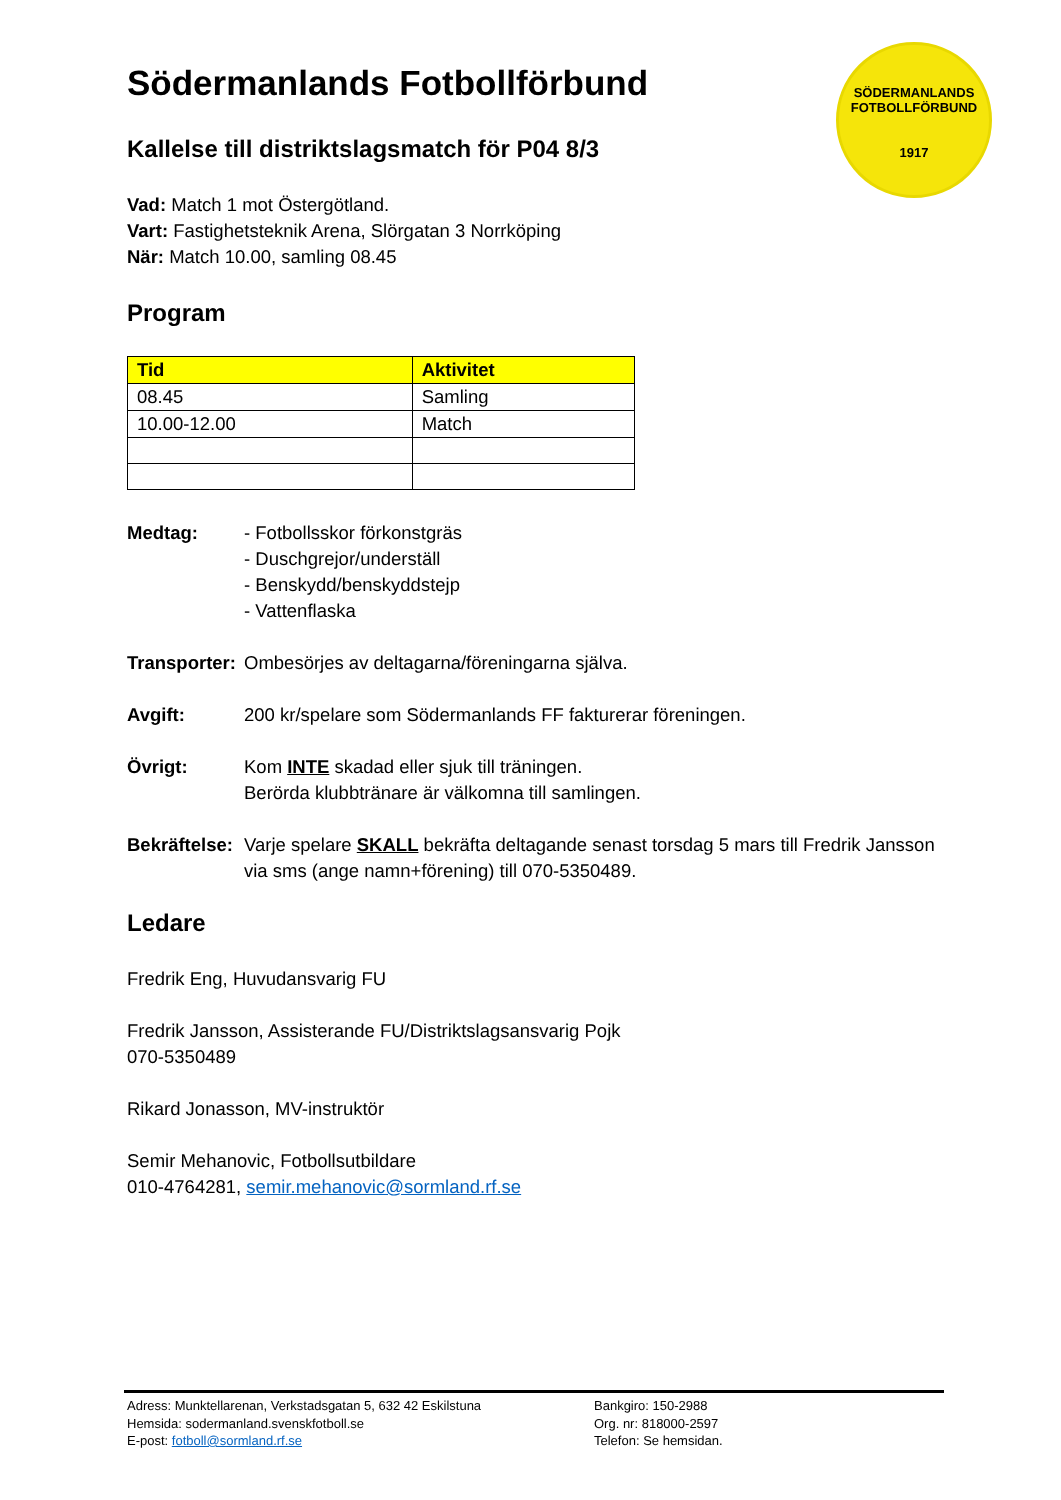SÖDERMANLANDS
FOTBOLLFÖRBUND
1917
Södermanlands Fotbollförbund
Kallelse till distriktslagsmatch för P04 8/3
Vad: Match 1 mot Östergötland.
Vart: Fastighetsteknik Arena, Slörgatan 3 Norrköping
När: Match 10.00, samling 08.45
Program
| Tid | Aktivitet |
| --- | --- |
| 08.45 | Samling |
| 10.00-12.00 | Match |
Medtag: - Fotbollsskor förkonstgräs
- Duschgrejor/underställ
- Benskydd/benskyddstejp
- Vattenflaska
Transporter:
Ombesörjes av deltagarna/föreningarna själva.
Avgift: 200 kr/spelare som Södermanlands FF fakturerar föreningen.
Övrigt: Kom INTE skadad eller sjuk till träningen.
Berörda klubbtränare är välkomna till samlingen.
Bekräftelse:
Varje spelare SKALL bekräfta deltagande senast torsdag 5 mars till Fredrik Jansson via sms (ange namn+förening) till 070-5350489.
Ledare
Fredrik Eng, Huvudansvarig FU
Fredrik Jansson, Assisterande FU/Distriktslagsansvarig Pojk
070-5350489
Rikard Jonasson, MV-instruktör
Semir Mehanovic, Fotbollsutbildare
010-4764281, semir.mehanovic@sormland.rf.se
Adress: Munktellarenan, Verkstadsgatan 5, 632 42 Eskilstuna
Hemsida: sodermanland.svenskfotboll.se
E-post: fotboll@sormland.rf.se
Bankgiro: 150-2988
Org. nr: 818000-2597
Telefon: Se hemsidan.